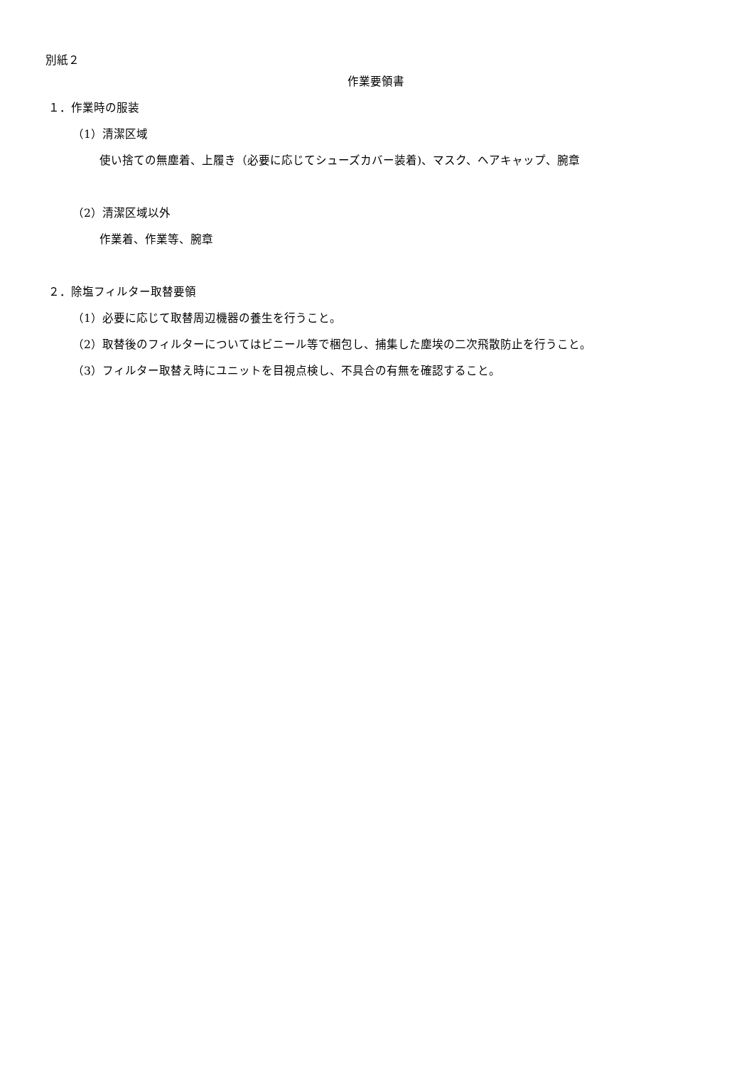別紙２
作業要領書
１．作業時の服装
（1）清潔区域
使い捨ての無塵着、上履き（必要に応じてシューズカバー装着)、マスク、ヘアキャップ、腕章
（2）清潔区域以外
作業着、作業等、腕章
２．除塩フィルター取替要領
（1）必要に応じて取替周辺機器の養生を行うこと。
（2）取替後のフィルターについてはビニール等で梱包し、捕集した塵埃の二次飛散防止を行うこと。
（3）フィルター取替え時にユニットを目視点検し、不具合の有無を確認すること。